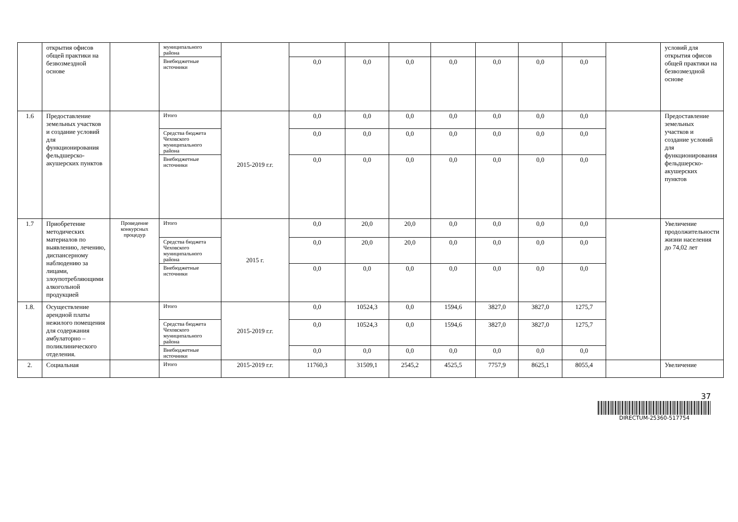| | открытия офисов общей практики на безвозмездной основе | | муниципального района | | | | | | | | | | условий для открытия офисов общей практики на безвозмездной основе |
| | | | Внебюджетные источники | | 0,0 | 0,0 | 0,0 | 0,0 | 0,0 | 0,0 | 0,0 | | |
| 1.6 | Предоставление земельных участков и создание условий для функционирования фельдшерско-акушерских пунктов | | Итого | 2015-2019 г.г. | 0,0 | 0,0 | 0,0 | 0,0 | 0,0 | 0,0 | 0,0 | | Предоставление земельных участков и создание условий для функционирования фельдшерско-акушерских пунктов |
| | | | Средства бюджета Чеховского муниципального района | | 0,0 | 0,0 | 0,0 | 0,0 | 0,0 | 0,0 | 0,0 | | |
| | | | Внебюджетные источники | | 0,0 | 0,0 | 0,0 | 0,0 | 0,0 | 0,0 | 0,0 | | |
| 1.7 | Приобретение методических материалов по выявлению, лечению, диспансерному наблюдению за лицами, злоупотребляющими алкогольной продукцией | Проведение конкурсных процедур | Итого | 2015 г. | 0,0 | 20,0 | 20,0 | 0,0 | 0,0 | 0,0 | 0,0 | | Увеличение продолжительности жизни населения до 74,02 лет |
| | | | Средства бюджета Чеховского муниципального района | | 0,0 | 20,0 | 20,0 | 0,0 | 0,0 | 0,0 | 0,0 | | |
| | | | Внебюджетные источники | | 0,0 | 0,0 | 0,0 | 0,0 | 0,0 | 0,0 | 0,0 | | |
| 1.8. | Осуществление арендной платы нежилого помещения для содержания амбулаторно – поликлинического отделения. | | Итого | 2015-2019 г.г. | 0,0 | 10524,3 | 0,0 | 1594,6 | 3827,0 | 3827,0 | 1275,7 | | |
| | | | Средства бюджета Чеховского муниципального района | | 0,0 | 10524,3 | 0,0 | 1594,6 | 3827,0 | 3827,0 | 1275,7 | | |
| | | | Внебюджетные источники | | 0,0 | 0,0 | 0,0 | 0,0 | 0,0 | 0,0 | 0,0 | | |
| 2. | Социальная | | Итого | 2015-2019 г.г. | 11760,3 | 31509,1 | 2545,2 | 4525,5 | 7757,9 | 8625,1 | 8055,4 | | Увеличение |
37
DIRECTUM-25360-517754